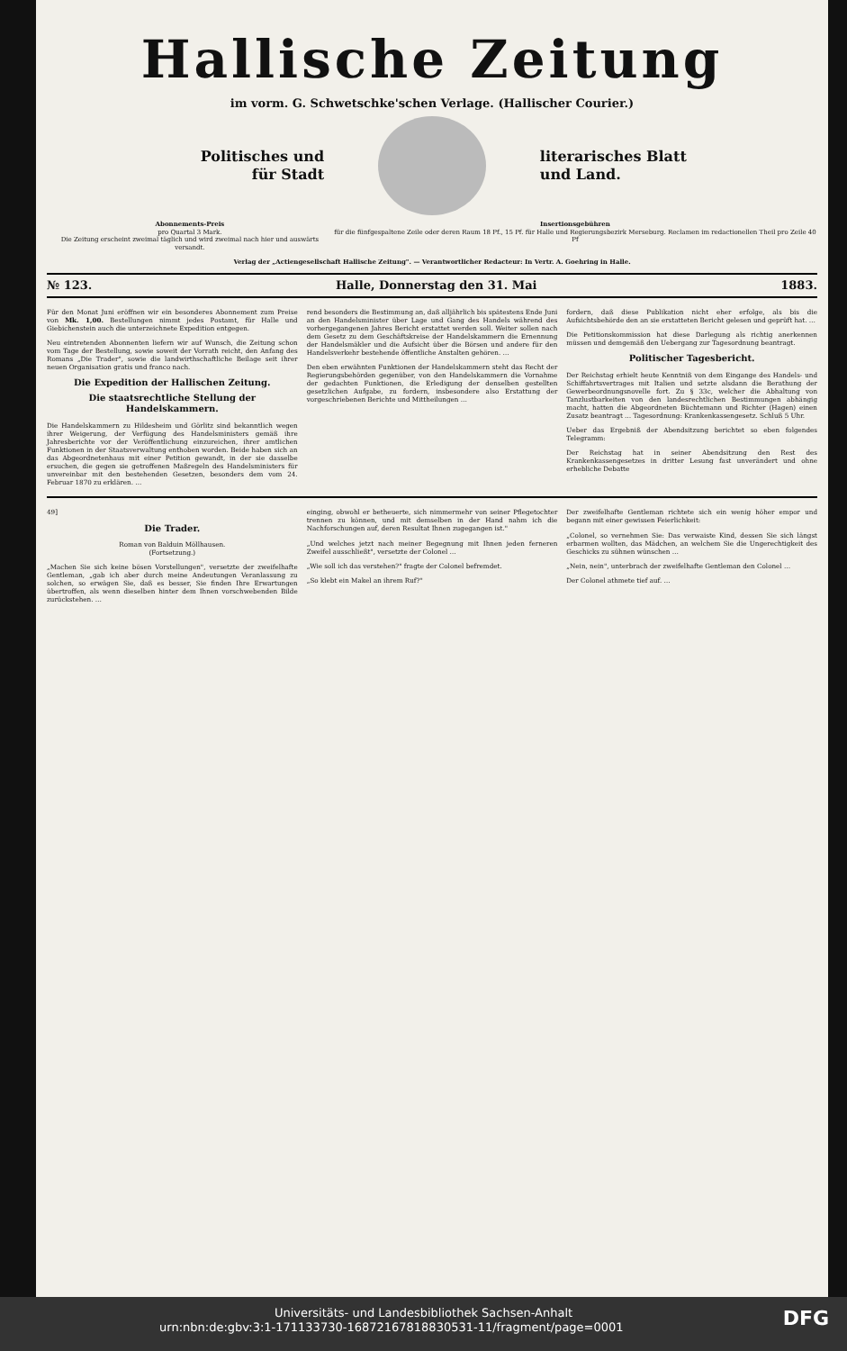Hallische Zeitung
im vorm. G. Schwetschke'schen Verlage. (Hallischer Courier.)
Politisches und
für Stadt
literarisches Blatt
und Land.
Abonnements-Preis
pro Quartal 3 Mark.
Die Zeitung erscheint zweimal täglich und wird zweimal nach hier und auswärts versandt.
Insertionsgebühren
für die fünfgespaltene Zeile oder deren Raum 18 Pf., 15 Pf. für Halle und Regierungsbezirk Merseburg. Reclamen im redactionellen Theil pro Zeile 40 Pf
Verlag der „Actiengesellschaft Hallische Zeitung". — Verantwortlicher Redacteur: In Vertr. A. Goehring in Halle.
№ 123. Halle, Donnerstag den 31. Mai 1883.
Für den Monat Juni eröffnen wir ein besonderes Abonnement zum Preise von Mk. 1,00. Bestellungen nimmt jedes Postamt, für Halle und Giebichenstein auch die unterzeichnete Expedition entgegen.
Neu eintretenden Abonnenten liefern wir auf Wunsch, die Zeitung schon vom Tage der Bestellung, sowie soweit der Vorrath reicht, den Anfang des Romans „Die Trader", sowie die landwirthschaftliche Beilage seit ihrer neuen Organisation gratis und franco nach.
Die Expedition der Hallischen Zeitung.
Die staatsrechtliche Stellung der Handelskammern.
Die Handelskammern zu Hildesheim und Görlitz sind bekanntlich wegen ihrer Weigerung, der Verfügung des Handelsministers gemäß ihre Jahresberichte vor der Veröffentlichung einzureichen, ihrer amtlichen Funktionen in der Staatsverwaltung enthoben worden. Beide haben sich an das Abgeordnetenhaus mit einer Petition gewandt, in der sie dasselbe ersuchen, die gegen sie getroffenen Maßregeln des Handelsministers für unvereinbar mit den bestehenden Gesetzen, besonders dem vom 24. Februar 1870 zu erklären. …
rend besonders die Bestimmung an, daß alljährlich bis spätestens Ende Juni an den Handelsminister über Lage und Gang des Handels während des vorhergegangenen Jahres Bericht erstattet werden soll. Weiter sollen nach dem Gesetz zu dem Geschäftskreise der Handelskammern die Ernennung der Handelsmäkler und die Aufsicht über die Börsen und andere für den Handelsverkehr bestehende öffentliche Anstalten gehören. …
Den eben erwähnten Funktionen der Handelskammern steht das Recht der Regierungsbehörden gegenüber, von den Handelskammern die Vornahme der gedachten Funktionen, die Erledigung der denselben gestellten gesetzlichen Aufgabe, zu fordern, insbesondere also Erstattung der vorgeschriebenen Berichte und Mittheilungen …
fordern, daß diese Publikation nicht eher erfolge, als bis die Aufsichtsbehörde den an sie erstatteten Bericht gelesen und geprüft hat. …
Die Petitionskommission hat diese Darlegung als richtig anerkennen müssen und demgemäß den Uebergang zur Tagesordnung beantragt.
Politischer Tagesbericht.
Der Reichstag erhielt heute Kenntniß von dem Eingange des Handels- und Schiffahrtsvertrages mit Italien und setzte alsdann die Berathung der Gewerbeordnungsnovelle fort. Zu § 33c, welcher die Abhaltung von Tanzlustbarkeiten von den landesrechtlichen Bestimmungen abhängig macht, hatten die Abgeordneten Büchtemann und Richter (Hagen) einen Zusatz beantragt … Tagesordnung: Krankenkassengesetz. Schluß 5 Uhr.
Ueber das Ergebniß der Abendsitzung berichtet so eben folgendes Telegramm:
Der Reichstag hat in seiner Abendsitzung den Rest des Krankenkassengesetzes in dritter Lesung fast unverändert und ohne erhebliche Debatte
49]
Die Trader.
Roman von Balduin Möllhausen.
(Fortsetzung.)
„Machen Sie sich keine bösen Vorstellungen", versetzte der zweifelhafte Gentleman, „gab ich aber durch meine Andeutungen Veranlassung zu solchen, so erwägen Sie, daß es besser, Sie finden Ihre Erwartungen übertroffen, als wenn dieselben hinter dem Ihnen vorschwebenden Bilde zurückstehen. …
einging, obwohl er betheuerte, sich nimmermehr von seiner Pflegetochter trennen zu können, und mit demselben in der Hand nahm ich die Nachforschungen auf, deren Resultat Ihnen zugegangen ist."
„Und welches jetzt nach meiner Begegnung mit Ihnen jeden ferneren Zweifel ausschließt", versetzte der Colonel …
„Wie soll ich das verstehen?" fragte der Colonel befremdet.
„So klebt ein Makel an ihrem Ruf?"
Der zweifelhafte Gentleman richtete sich ein wenig höher empor und begann mit einer gewissen Feierlichkeit:
„Colonel, so vernehmen Sie: Das verwaiste Kind, dessen Sie sich längst erbarmen wollten, das Mädchen, an welchem Sie die Ungerechtigkeit des Geschicks zu sühnen wünschen …
„Nein, nein", unterbrach der zweifelhafte Gentleman den Colonel …
Der Colonel athmete tief auf. …
Universitäts- und Landesbibliothek Sachsen-Anhalt
urn:nbn:de:gbv:3:1-171133730-16872167818830531-11/fragment/page=0001 DFG